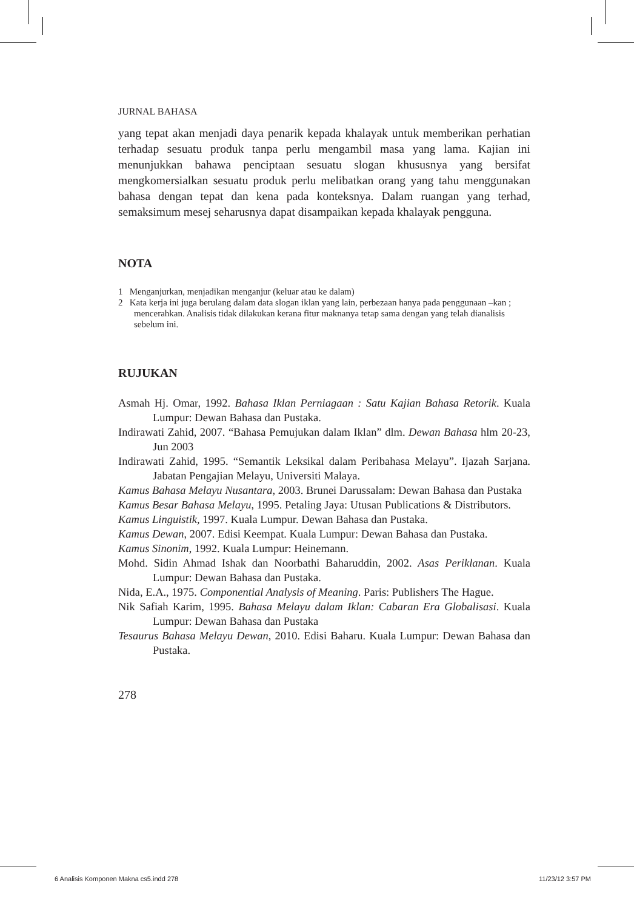JURNAL BAHASA
yang tepat akan menjadi daya penarik kepada khalayak untuk memberikan perhatian terhadap sesuatu produk tanpa perlu mengambil masa yang lama. Kajian ini menunjukkan bahawa penciptaan sesuatu slogan khususnya yang bersifat mengkomersialkan sesuatu produk perlu melibatkan orang yang tahu menggunakan bahasa dengan tepat dan kena pada konteksnya. Dalam ruangan yang terhad, semaksimum mesej seharusnya dapat disampaikan kepada khalayak pengguna.
NOTA
1 Menganjurkan, menjadikan menganjur (keluar atau ke dalam)
2 Kata kerja ini juga berulang dalam data slogan iklan yang lain, perbezaan hanya pada penggunaan –kan ; mencerahkan. Analisis tidak dilakukan kerana fitur maknanya tetap sama dengan yang telah dianalisis sebelum ini.
RUJUKAN
Asmah Hj. Omar, 1992. Bahasa Iklan Perniagaan : Satu Kajian Bahasa Retorik. Kuala Lumpur: Dewan Bahasa dan Pustaka.
Indirawati Zahid, 2007. “Bahasa Pemujukan dalam Iklan” dlm. Dewan Bahasa hlm 20-23, Jun 2003
Indirawati Zahid, 1995. “Semantik Leksikal dalam Peribahasa Melayu”. Ijazah Sarjana. Jabatan Pengajian Melayu, Universiti Malaya.
Kamus Bahasa Melayu Nusantara, 2003. Brunei Darussalam: Dewan Bahasa dan Pustaka
Kamus Besar Bahasa Melayu, 1995. Petaling Jaya: Utusan Publications & Distributors.
Kamus Linguistik, 1997. Kuala Lumpur. Dewan Bahasa dan Pustaka.
Kamus Dewan, 2007. Edisi Keempat. Kuala Lumpur: Dewan Bahasa dan Pustaka.
Kamus Sinonim, 1992. Kuala Lumpur: Heinemann.
Mohd. Sidin Ahmad Ishak dan Noorbathi Baharuddin, 2002. Asas Periklanan. Kuala Lumpur: Dewan Bahasa dan Pustaka.
Nida, E.A., 1975. Componential Analysis of Meaning. Paris: Publishers The Hague.
Nik Safiah Karim, 1995. Bahasa Melayu dalam Iklan: Cabaran Era Globalisasi. Kuala Lumpur: Dewan Bahasa dan Pustaka
Tesaurus Bahasa Melayu Dewan, 2010. Edisi Baharu. Kuala Lumpur: Dewan Bahasa dan Pustaka.
278
6 Analisis Komponen Makna cs5.indd 278 11/23/12 3:57 PM